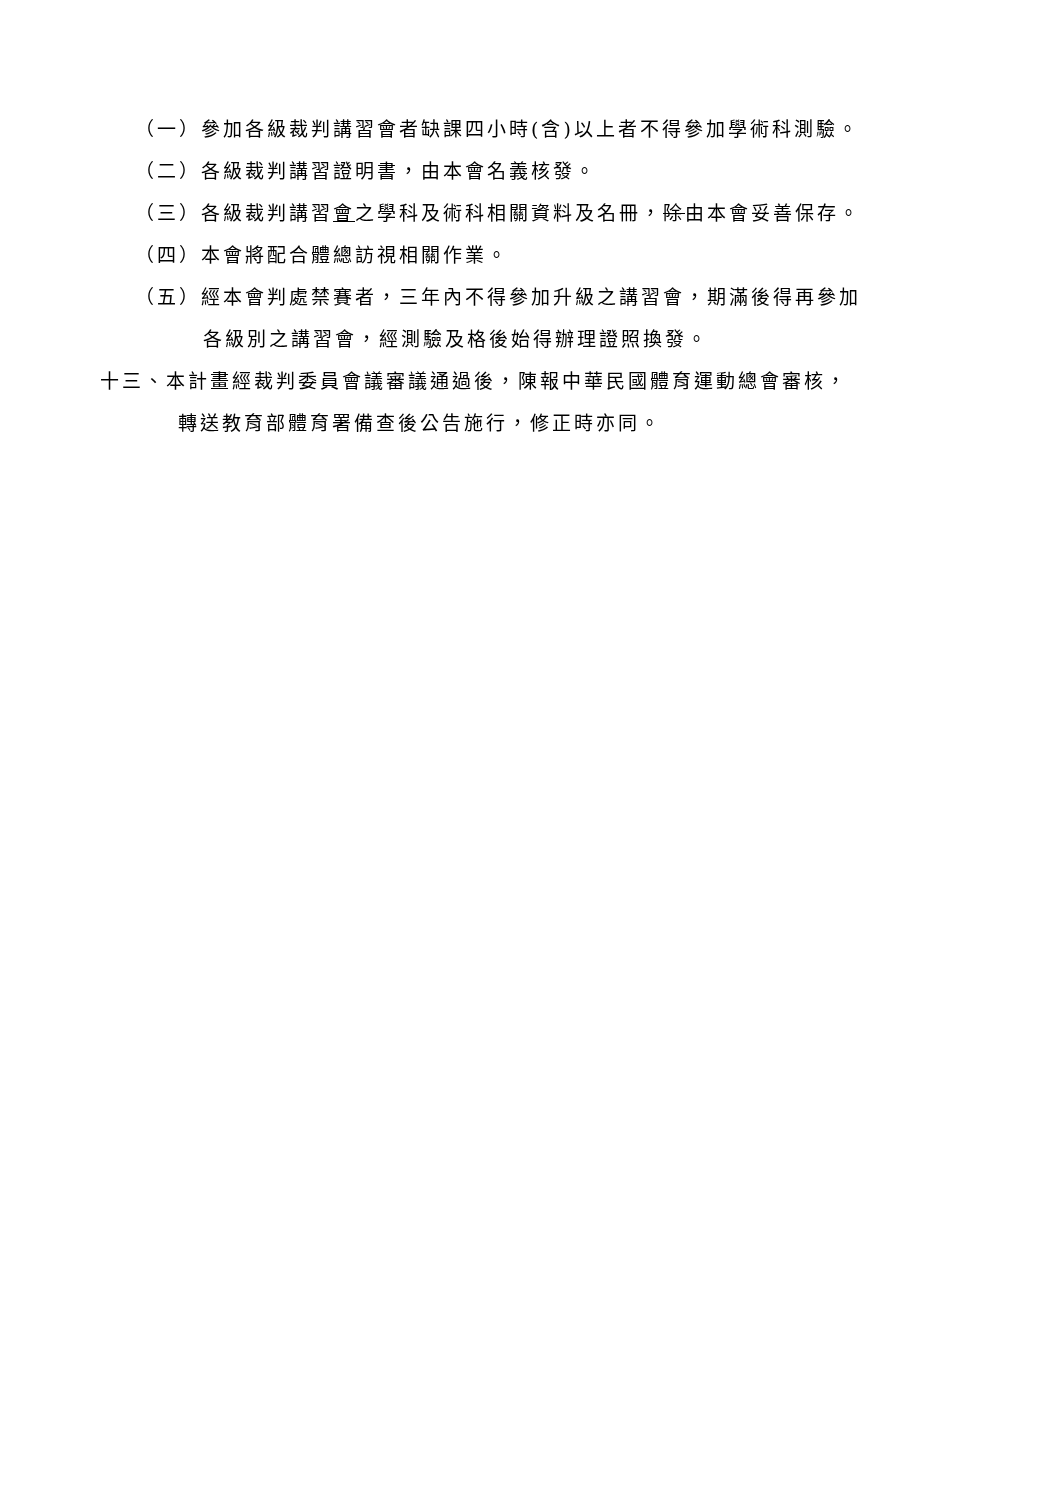（一）參加各級裁判講習會者缺課四小時(含)以上者不得參加學術科測驗。
（二）各級裁判講習證明書，由本會名義核發。
（三）各級裁判講習會之學科及術科相關資料及名冊，除由本會妥善保存。
（四）本會將配合體總訪視相關作業。
（五）經本會判處禁賽者，三年內不得參加升級之講習會，期滿後得再參加
各級別之講習會，經測驗及格後始得辦理證照換發。
十三、本計畫經裁判委員會議審議通過後，陳報中華民國體育運動總會審核，
轉送教育部體育署備查後公告施行，修正時亦同。